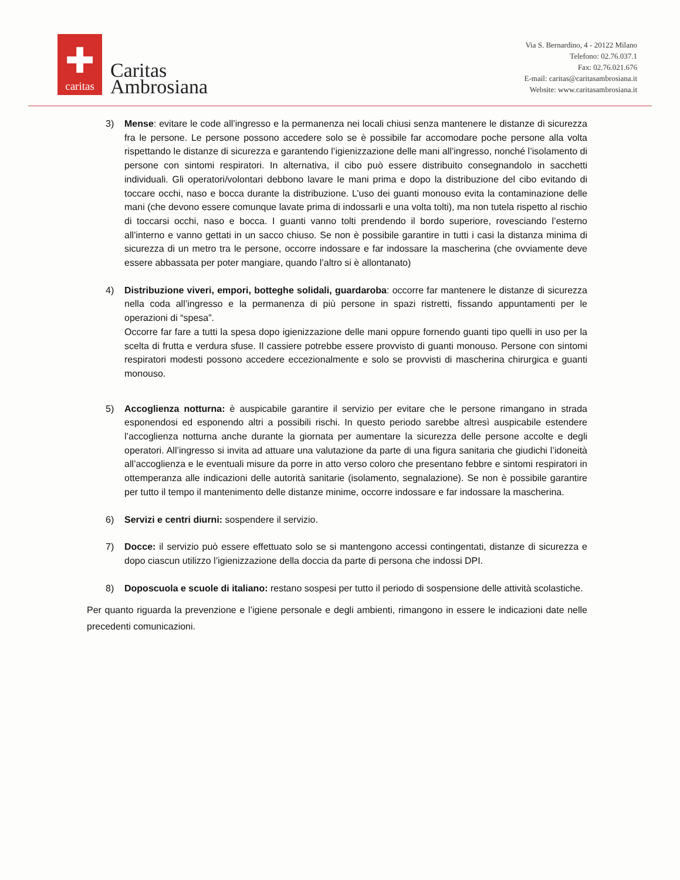✚
caritas
Caritas
Ambrosiana
Via S. Bernardino, 4 - 20122 Milano
Telefono: 02.76.037.1
Fax: 02.76.021.676
E-mail: caritas@caritasambrosiana.it
Website: www.caritasambrosiana.it
3) Mense: evitare le code all’ingresso e la permanenza nei locali chiusi senza mantenere le distanze di sicurezza fra le persone. Le persone possono accedere solo se è possibile far accomodare poche persone alla volta rispettando le distanze di sicurezza e garantendo l’igienizzazione delle mani all’ingresso, nonché l’isolamento di persone con sintomi respiratori. In alternativa, il cibo può essere distribuito consegnandolo in sacchetti individuali. Gli operatori/volontari debbono lavare le mani prima e dopo la distribuzione del cibo evitando di toccare occhi, naso e bocca durante la distribuzione. L’uso dei guanti monouso evita la contaminazione delle mani (che devono essere comunque lavate prima di indossarli e una volta tolti), ma non tutela rispetto al rischio di toccarsi occhi, naso e bocca. I guanti vanno tolti prendendo il bordo superiore, rovesciando l’esterno all’interno e vanno gettati in un sacco chiuso. Se non è possibile garantire in tutti i casi la distanza minima di sicurezza di un metro tra le persone, occorre indossare e far indossare la mascherina (che ovviamente deve essere abbassata per poter mangiare, quando l’altro si è allontanato)
4) Distribuzione viveri, empori, botteghe solidali, guardaroba: occorre far mantenere le distanze di sicurezza nella coda all’ingresso e la permanenza di più persone in spazi ristretti, fissando appuntamenti per le operazioni di “spesa”.
Occorre far fare a tutti la spesa dopo igienizzazione delle mani oppure fornendo guanti tipo quelli in uso per la scelta di frutta e verdura sfuse. Il cassiere potrebbe essere provvisto di guanti monouso. Persone con sintomi respiratori modesti possono accedere eccezionalmente e solo se provvisti di mascherina chirurgica e guanti monouso.
5) Accoglienza notturna: è auspicabile garantire il servizio per evitare che le persone rimangano in strada esponendosi ed esponendo altri a possibili rischi. In questo periodo sarebbe altresì auspicabile estendere l’accoglienza notturna anche durante la giornata per aumentare la sicurezza delle persone accolte e degli operatori. All’ingresso si invita ad attuare una valutazione da parte di una figura sanitaria che giudichi l’idoneità all’accoglienza e le eventuali misure da porre in atto verso coloro che presentano febbre e sintomi respiratori in ottemperanza alle indicazioni delle autorità sanitarie (isolamento, segnalazione). Se non è possibile garantire per tutto il tempo il mantenimento delle distanze minime, occorre indossare e far indossare la mascherina.
6) Servizi e centri diurni: sospendere il servizio.
7) Docce: il servizio può essere effettuato solo se si mantengono accessi contingentati, distanze di sicurezza e dopo ciascun utilizzo l’igienizzazione della doccia da parte di persona che indossi DPI.
8) Doposcuola e scuole di italiano: restano sospesi per tutto il periodo di sospensione delle attività scolastiche.
Per quanto riguarda la prevenzione e l’igiene personale e degli ambienti, rimangono in essere le indicazioni date nelle precedenti comunicazioni.